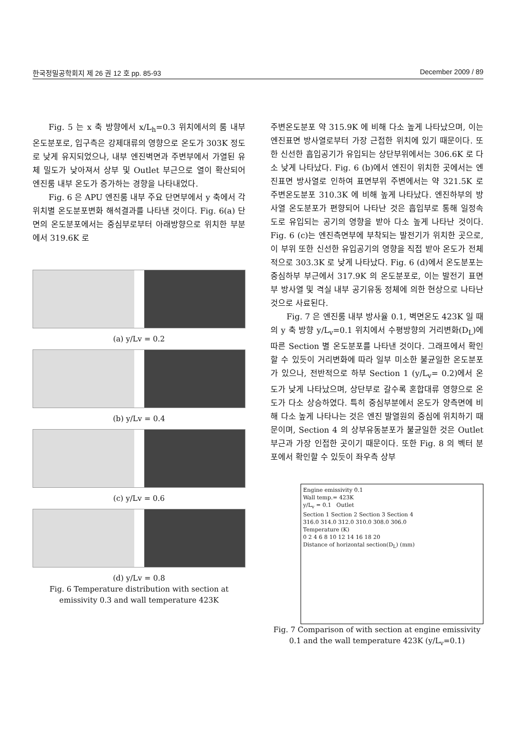한국정밀공학회지 제 26 권 12 호 pp. 85-93 December 2009 / 89
Fig. 5 는 x 축 방향에서 x/L<sub>h</sub>=0.3 위치에서의 룸 내부 온도분포로, 입구측은 강제대류의 영향으로 온도가 303K 정도로 낮게 유지되었으나, 내부 엔진벽면과 주변부에서 가열된 유체 밀도가 낮아져서 상부 및 Outlet 부근으로 열이 확산되어 엔진룸 내부 온도가 증가하는 경향을 나타내었다.
Fig. 6 은 APU 엔진룸 내부 주요 단면부에서 y 축에서 각 위치별 온도분포변화 해석결과를 나타낸 것이다. Fig. 6(a) 단면의 온도분포에서는 중심부로부터 아래방향으로 위치한 부분에서 319.6K 로
(a) y/Lv = 0.2
(b) y/Lv = 0.4
(c) y/Lv = 0.6
(d) y/Lv = 0.8
Fig. 6 Temperature distribution with section at emissivity 0.3 and wall temperature 423K
주변온도분포 약 315.9K 에 비해 다소 높게 나타났으며, 이는 엔진표면 방사열로부터 가장 근접한 위치에 있기 때문이다. 또한 신선한 흡입공기가 유입되는 상단부위에서는 306.6K 로 다소 낮게 나타났다. Fig. 6 (b)에서 엔진이 위치한 곳에서는 엔진표면 방사열로 인하여 표면부위 주변에서는 약 321.5K 로 주변온도분포 310.3K 에 비해 높게 나타났다. 엔진하부의 방사열 온도분포가 편향되어 나타난 것은 흡입부로 통해 일정속도로 유입되는 공기의 영향을 받아 다소 높게 나타난 것이다. Fig. 6 (c)는 엔진측면부에 부착되는 발전기가 위치한 곳으로, 이 부위 또한 신선한 유입공기의 영향을 직접 받아 온도가 전체적으로 303.3K 로 낮게 나타났다. Fig. 6 (d)에서 온도분포는 중심하부 부근에서 317.9K 의 온도분포로, 이는 발전기 표면부 방사열 및 격실 내부 공기유동 정체에 의한 현상으로 나타난 것으로 사료된다.
Fig. 7 은 엔진룸 내부 방사율 0.1, 벽면온도 423K 일 때의 y 축 방향 y/L<sub>v</sub>=0.1 위치에서 수평방향의 거리변화(D<sub>L</sub>)에 따른 Section 별 온도분포를 나타낸 것이다. 그래프에서 확인할 수 있듯이 거리변화에 따라 일부 미소한 불균일한 온도분포가 있으나, 전반적으로 하부 Section 1 (y/L<sub>v</sub>= 0.2)에서 온도가 낮게 나타났으며, 상단부로 갈수록 혼합대류 영향으로 온도가 다소 상승하였다. 특히 중심부분에서 온도가 양측면에 비해 다소 높게 나타나는 것은 엔진 발열원의 중심에 위치하기 때문이며, Section 4 의 상부유동분포가 불균일한 것은 Outlet 부근과 가장 인접한 곳이기 때문이다. 또한 Fig. 8 의 벡터 분포에서 확인할 수 있듯이 좌우측 상부
Engine emissivity 0.1
Wall temp.= 423K
y/L<sub>v</sub> = 0.1 Outlet
Section 1 Section 2 Section 3 Section 4
316.0 314.0 312.0 310.0 308.0 306.0
Temperature (K)
0 2 4 6 8 10 12 14 16 18 20
Distance of horizontal section(D<sub>L</sub>) (mm)
Fig. 7 Comparison of with section at engine emissivity 0.1 and the wall temperature 423K (y/L<sub>v</sub>=0.1)